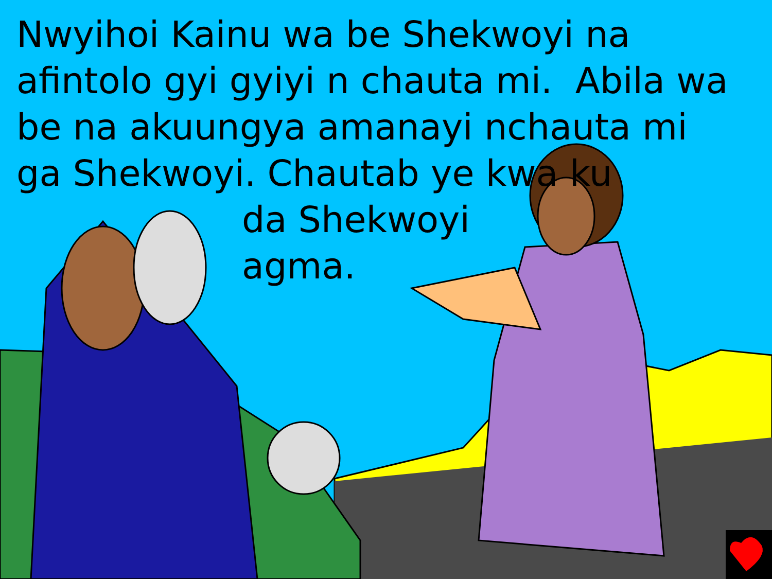Nwyihoi Kainu wa be Shekwoyi na afintolo gyi gyiyi n chauta mi. Abila wa be na akuungya amanayi nchauta mi ga Shekwoyi. Chautab ye kwa ku
da Shekwoyi
agma.